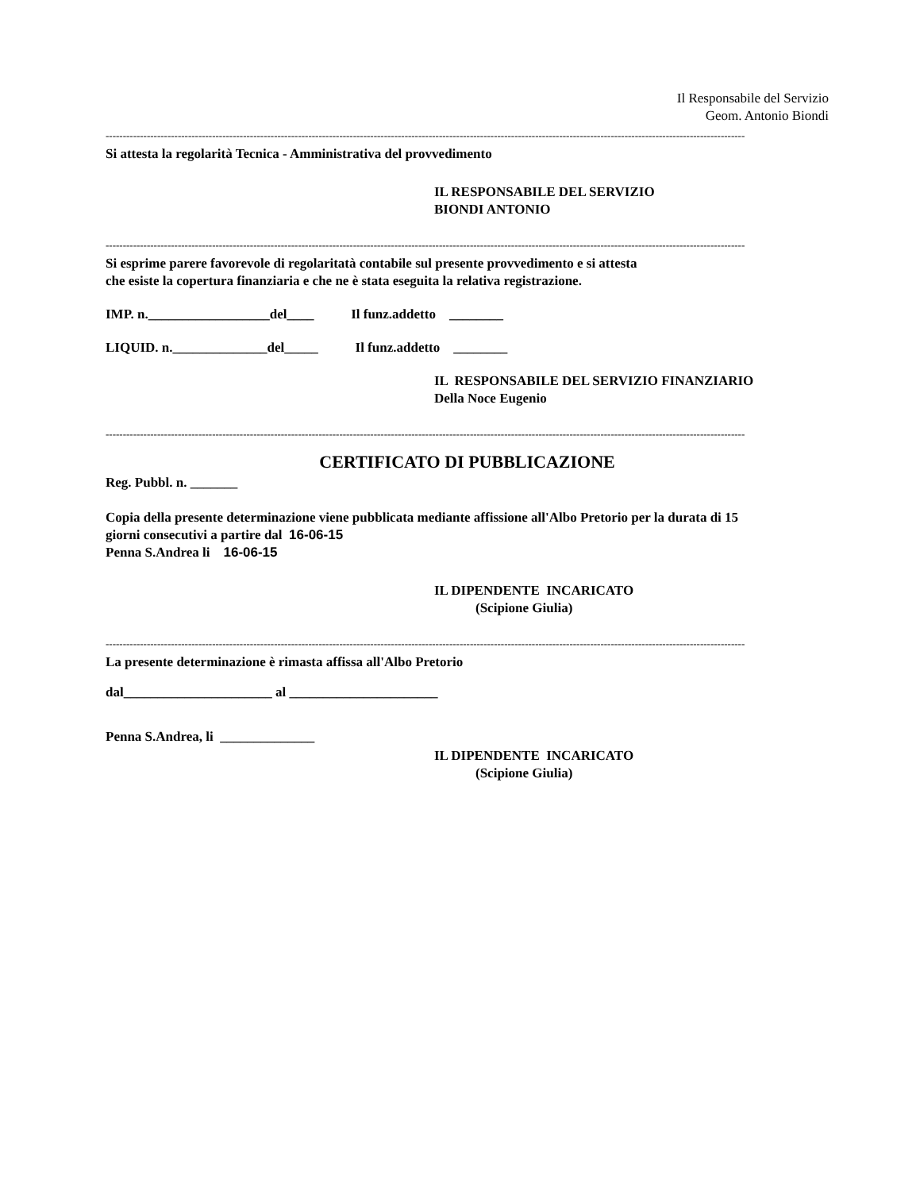Il Responsabile del Servizio
Geom. Antonio Biondi
------------------------------------------------------------------------------------------------------------------------------------------------------------------------------------------
Si attesta la regolarità Tecnica - Amministrativa del provvedimento
IL RESPONSABILE DEL SERVIZIO
BIONDI ANTONIO
------------------------------------------------------------------------------------------------------------------------------------------------------------------------------------------
Si esprime parere favorevole di regolaritatà contabile sul presente provvedimento e si attesta
che esiste la copertura finanziaria e che ne è stata eseguita la relativa registrazione.
IMP. n.__________________del____ Il funz.addetto ________
LIQUID. n.______________del_____ Il funz.addetto ________
IL RESPONSABILE DEL SERVIZIO FINANZIARIO
Della Noce Eugenio
------------------------------------------------------------------------------------------------------------------------------------------------------------------------------------------
CERTIFICATO DI PUBBLICAZIONE
Reg. Pubbl. n. _______
Copia della presente determinazione viene pubblicata mediante affissione all'Albo Pretorio per la durata di 15
giorni consecutivi a partire dal 16-06-15
Penna S.Andrea li 16-06-15
IL DIPENDENTE INCARICATO
(Scipione Giulia)
------------------------------------------------------------------------------------------------------------------------------------------------------------------------------------------
La presente determinazione è rimasta affissa all'Albo Pretorio
dal______________________ al ______________________
Penna S.Andrea, li ______________
IL DIPENDENTE INCARICATO
(Scipione Giulia)